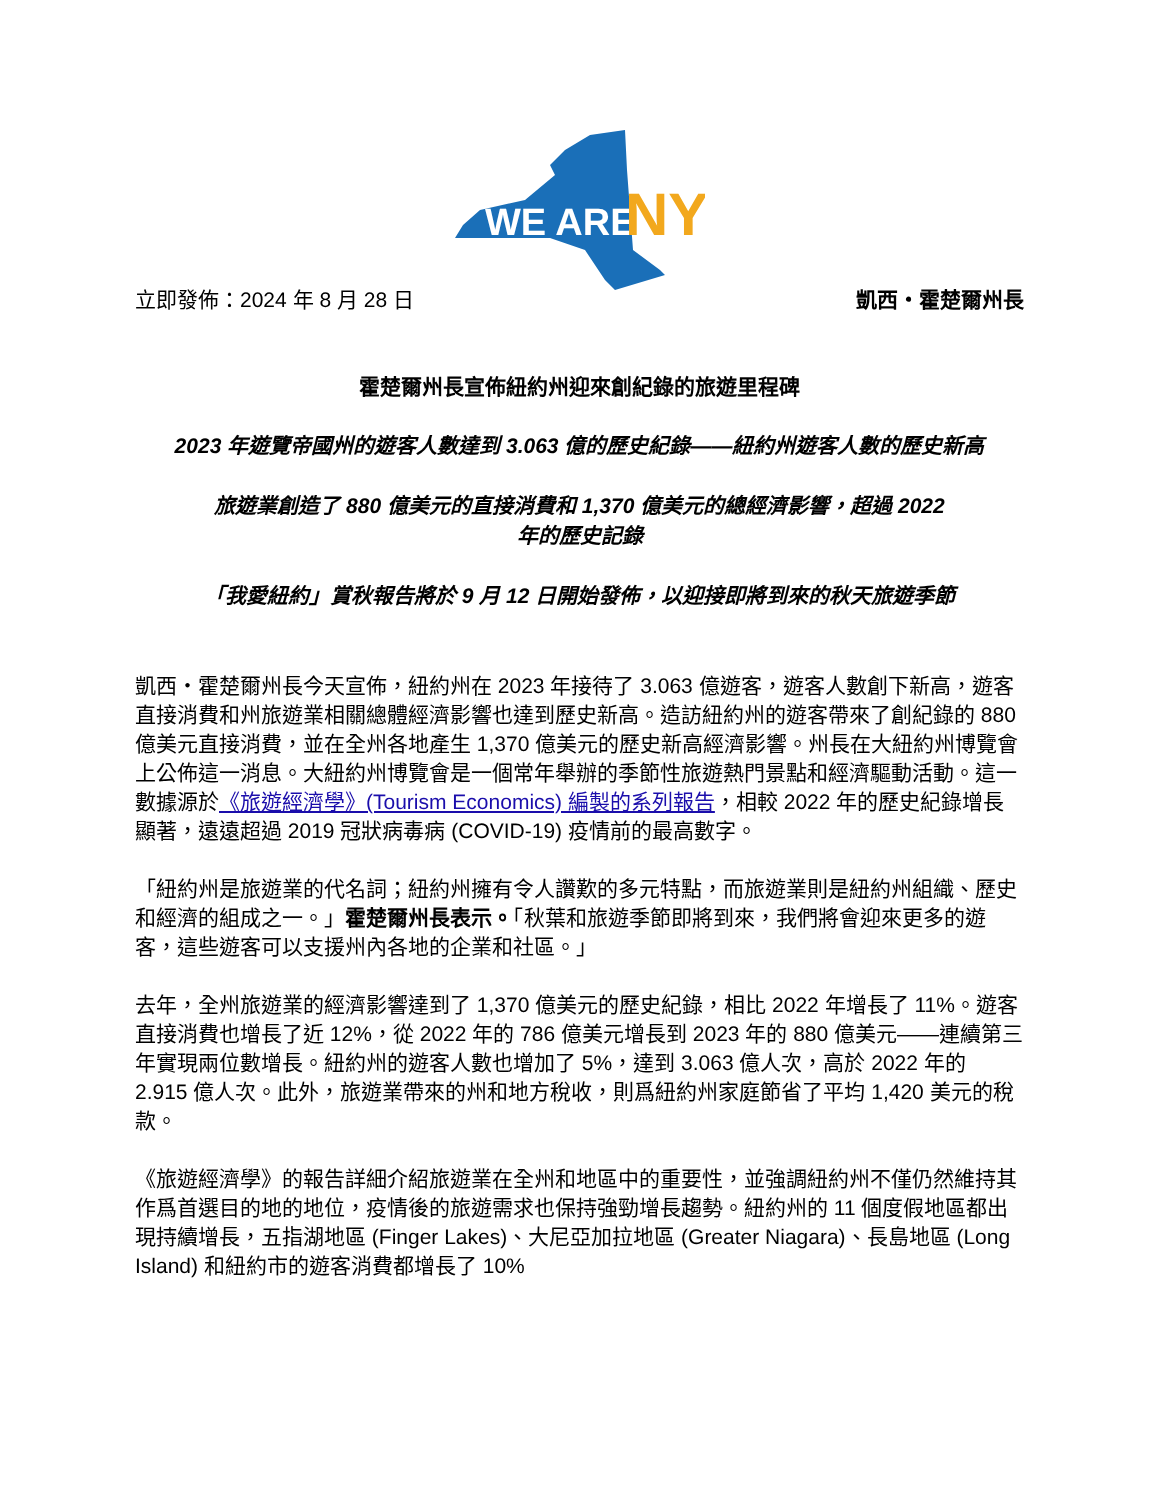WE ARE
NY
立即發佈：2024 年 8 月 28 日 凱西・霍楚爾州長
霍楚爾州長宣佈紐約州迎來創紀錄的旅遊里程碑
2023 年遊覽帝國州的遊客人數達到 3.063 億的歷史紀錄——紐約州遊客人數的歷史新高
旅遊業創造了 880 億美元的直接消費和 1,370 億美元的總經濟影響，超過 2022
年的歷史記錄
「我愛紐約」賞秋報告將於 9 月 12 日開始發佈，以迎接即將到來的秋天旅遊季節
凱西・霍楚爾州長今天宣佈，紐約州在 2023 年接待了 3.063 億遊客，遊客人數創下新高，遊客直接消費和州旅遊業相關總體經濟影響也達到歷史新高。造訪紐約州的遊客帶來了創紀錄的 880 億美元直接消費，並在全州各地產生 1,370 億美元的歷史新高經濟影響。州長在大紐約州博覽會上公佈這一消息。大紐約州博覽會是一個常年舉辦的季節性旅遊熱門景點和經濟驅動活動。這一數據源於《旅遊經濟學》(Tourism Economics) 編製的系列報告，相較 2022 年的歷史紀錄增長顯著，遠遠超過 2019 冠狀病毒病 (COVID-19) 疫情前的最高數字。
「紐約州是旅遊業的代名詞；紐約州擁有令人讚歎的多元特點，而旅遊業則是紐約州組織、歷史和經濟的組成之一。」霍楚爾州長表示。「秋葉和旅遊季節即將到來，我們將會迎來更多的遊客，這些遊客可以支援州內各地的企業和社區。」
去年，全州旅遊業的經濟影響達到了 1,370 億美元的歷史紀錄，相比 2022 年增長了 11%。遊客直接消費也增長了近 12%，從 2022 年的 786 億美元增長到 2023 年的 880 億美元——連續第三年實現兩位數增長。紐約州的遊客人數也增加了 5%，達到 3.063 億人次，高於 2022 年的 2.915 億人次。此外，旅遊業帶來的州和地方稅收，則爲紐約州家庭節省了平均 1,420 美元的稅款。
《旅遊經濟學》的報告詳細介紹旅遊業在全州和地區中的重要性，並強調紐約州不僅仍然維持其作爲首選目的地的地位，疫情後的旅遊需求也保持強勁增長趨勢。紐約州的 11 個度假地區都出現持續增長，五指湖地區 (Finger Lakes)、大尼亞加拉地區 (Greater Niagara)、長島地區 (Long Island) 和紐約市的遊客消費都增長了 10%